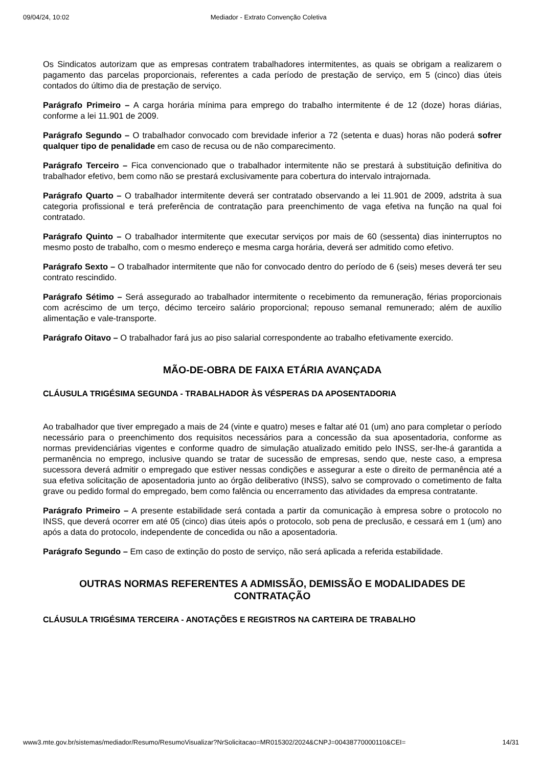09/04/24, 10:02 Mediador - Extrato Convenção Coletiva
Os Sindicatos autorizam que as empresas contratem trabalhadores intermitentes, as quais se obrigam a realizarem o pagamento das parcelas proporcionais, referentes a cada período de prestação de serviço, em 5 (cinco) dias úteis contados do último dia de prestação de serviço.
Parágrafo Primeiro – A carga horária mínima para emprego do trabalho intermitente é de 12 (doze) horas diárias, conforme a lei 11.901 de 2009.
Parágrafo Segundo – O trabalhador convocado com brevidade inferior a 72 (setenta e duas) horas não poderá sofrer qualquer tipo de penalidade em caso de recusa ou de não comparecimento.
Parágrafo Terceiro – Fica convencionado que o trabalhador intermitente não se prestará à substituição definitiva do trabalhador efetivo, bem como não se prestará exclusivamente para cobertura do intervalo intrajornada.
Parágrafo Quarto – O trabalhador intermitente deverá ser contratado observando a lei 11.901 de 2009, adstrita à sua categoria profissional e terá preferência de contratação para preenchimento de vaga efetiva na função na qual foi contratado.
Parágrafo Quinto – O trabalhador intermitente que executar serviços por mais de 60 (sessenta) dias ininterruptos no mesmo posto de trabalho, com o mesmo endereço e mesma carga horária, deverá ser admitido como efetivo.
Parágrafo Sexto – O trabalhador intermitente que não for convocado dentro do período de 6 (seis) meses deverá ter seu contrato rescindido.
Parágrafo Sétimo – Será assegurado ao trabalhador intermitente o recebimento da remuneração, férias proporcionais com acréscimo de um terço, décimo terceiro salário proporcional; repouso semanal remunerado; além de auxílio alimentação e vale-transporte.
Parágrafo Oitavo – O trabalhador fará jus ao piso salarial correspondente ao trabalho efetivamente exercido.
MÃO-DE-OBRA DE FAIXA ETÁRIA AVANÇADA
CLÁUSULA TRIGÉSIMA SEGUNDA - TRABALHADOR ÀS VÉSPERAS DA APOSENTADORIA
Ao trabalhador que tiver empregado a mais de 24 (vinte e quatro) meses e faltar até 01 (um) ano para completar o período necessário para o preenchimento dos requisitos necessários para a concessão da sua aposentadoria, conforme as normas previdenciárias vigentes e conforme quadro de simulação atualizado emitido pelo INSS, ser-lhe-á garantida a permanência no emprego, inclusive quando se tratar de sucessão de empresas, sendo que, neste caso, a empresa sucessora deverá admitir o empregado que estiver nessas condições e assegurar a este o direito de permanência até a sua efetiva solicitação de aposentadoria junto ao órgão deliberativo (INSS), salvo se comprovado o cometimento de falta grave ou pedido formal do empregado, bem como falência ou encerramento das atividades da empresa contratante.
Parágrafo Primeiro – A presente estabilidade será contada a partir da comunicação à empresa sobre o protocolo no INSS, que deverá ocorrer em até 05 (cinco) dias úteis após o protocolo, sob pena de preclusão, e cessará em 1 (um) ano após a data do protocolo, independente de concedida ou não a aposentadoria.
Parágrafo Segundo – Em caso de extinção do posto de serviço, não será aplicada a referida estabilidade.
OUTRAS NORMAS REFERENTES A ADMISSÃO, DEMISSÃO E MODALIDADES DE CONTRATAÇÃO
CLÁUSULA TRIGÉSIMA TERCEIRA - ANOTAÇÕES E REGISTROS NA CARTEIRA DE TRABALHO
www3.mte.gov.br/sistemas/mediador/Resumo/ResumoVisualizar?NrSolicitacao=MR015302/2024&CNPJ=00438770000110&CEI= 14/31